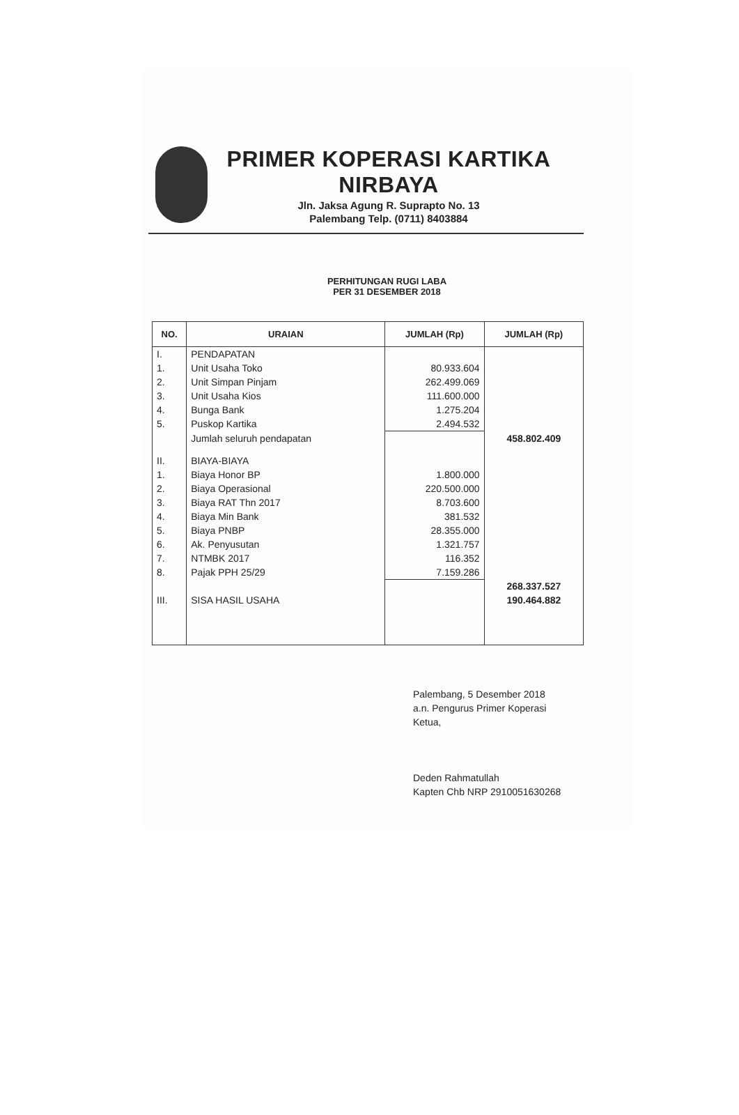PRIMER KOPERASI KARTIKA
NIRBAYA
Jln. Jaksa Agung R. Suprapto No. 13
Palembang Telp. (0711) 8403884
PERHITUNGAN RUGI LABA
PER 31 DESEMBER 2018
| NO. | URAIAN | JUMLAH (Rp) | JUMLAH (Rp) |
| --- | --- | --- | --- |
| I. | PENDAPATAN | | |
| 1. | Unit Usaha Toko | 80.933.604 | |
| 2. | Unit Simpan Pinjam | 262.499.069 | |
| 3. | Unit Usaha Kios | 111.600.000 | |
| 4. | Bunga Bank | 1.275.204 | |
| 5. | Puskop Kartika | 2.494.532 | |
| | Jumlah seluruh pendapatan | | 458.802.409 |
| II. | BIAYA-BIAYA | | |
| 1. | Biaya Honor BP | 1.800.000 | |
| 2. | Biaya Operasional | 220.500.000 | |
| 3. | Biaya RAT Thn 2017 | 8.703.600 | |
| 4. | Biaya Min Bank | 381.532 | |
| 5. | Biaya PNBP | 28.355.000 | |
| 6. | Ak. Penyusutan | 1.321.757 | |
| 7. | NTMBK 2017 | 116.352 | |
| 8. | Pajak PPH 25/29 | 7.159.286 | |
| | | | 268.337.527 |
| III. | SISA HASIL USAHA | | 190.464.882 |
Palembang, 5 Desember 2018
a.n. Pengurus Primer Koperasi
Ketua,
Deden Rahmatullah
Kapten Chb NRP 2910051630268